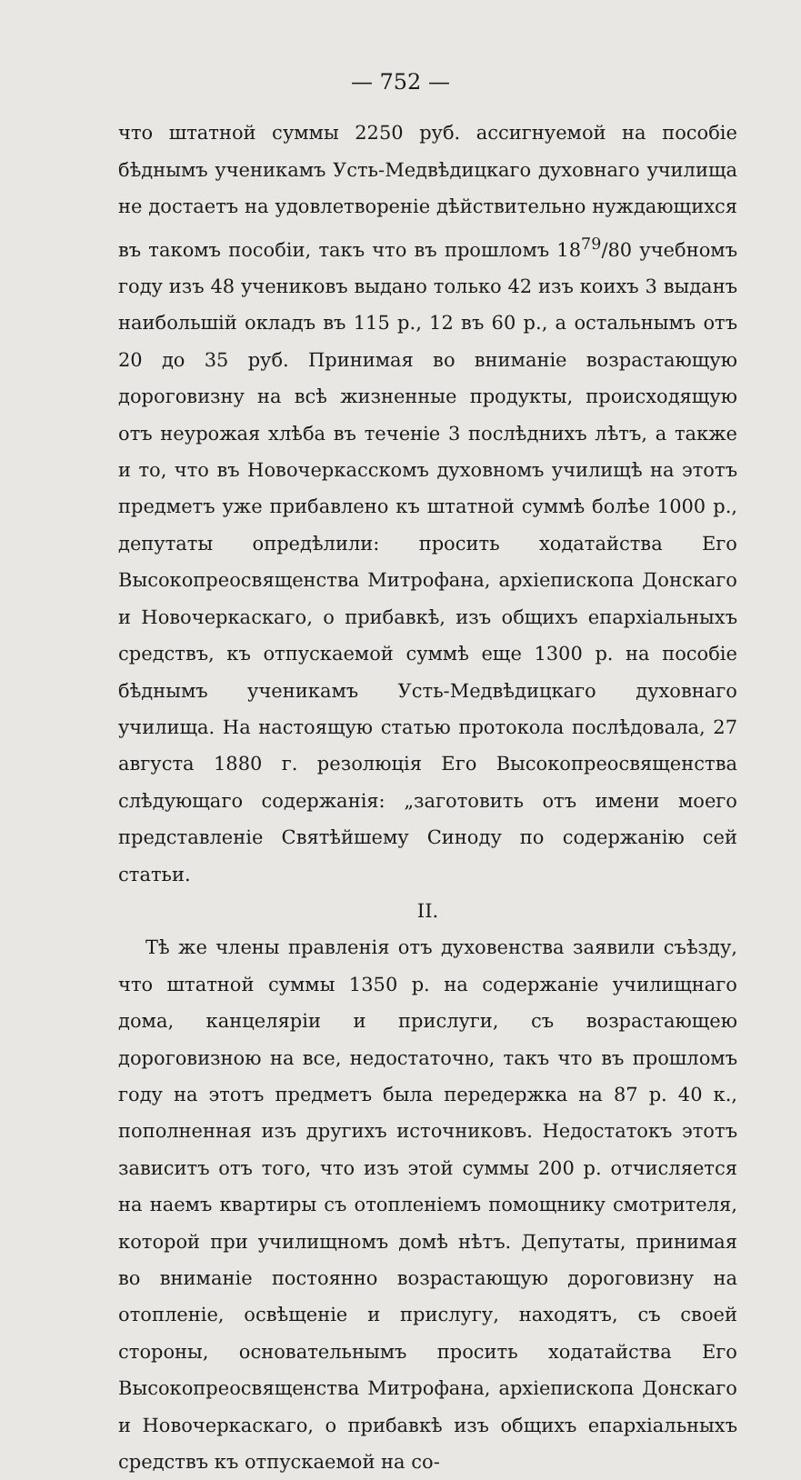— 752 —
что штатной суммы 2250 руб. ассигнуемой на пособіе бѣднымъ ученикамъ Усть-Медвѣдицкаго духовнаго училища не достаетъ на удовлетвореніе дѣйствительно нуждающихся въ такомъ пособіи, такъ что въ прошломъ 18<sup>79</sup>/80 учебномъ году изъ 48 учениковъ выдано только 42 изъ коихъ 3 выданъ наибольшій окладъ въ 115 р., 12 въ 60 р., а остальнымъ отъ 20 до 35 руб. Принимая во вниманіе возрастающую дороговизну на всѣ жизненные продукты, происходящую отъ неурожая хлѣба въ теченіе 3 послѣднихъ лѣтъ, а также и то, что въ Новочеркасскомъ духовномъ училищѣ на этотъ предметъ уже прибавлено къ штатной суммѣ болѣе 1000 р., депутаты опредѣлили: просить ходатайства Его Высокопреосвященства Митрофана, архіепископа Донскаго и Новочеркаскаго, о прибавкѣ, изъ общихъ епархіальныхъ средствъ, къ отпускаемой суммѣ еще 1300 р. на пособіе бѣднымъ ученикамъ Усть-Медвѣдицкаго духовнаго училища. На настоящую статью протокола послѣдовала, 27 августа 1880 г. резолюція Его Высокопреосвященства слѣдующаго содержанія: „заготовить отъ имени моего представленіе Святѣйшему Синоду по содержанію сей статьи.
II.
Тѣ же члены правленія отъ духовенства заявили съѣзду, что штатной суммы 1350 р. на содержаніе училищнаго дома, канцеляріи и прислуги, съ возрастающею дороговизною на все, недостаточно, такъ что въ прошломъ году на этотъ предметъ была передержка на 87 р. 40 к., пополненная изъ другихъ источниковъ. Недостатокъ этотъ зависитъ отъ того, что изъ этой суммы 200 р. отчисляется на наемъ квартиры съ отопленіемъ помощнику смотрителя, которой при училищномъ домѣ нѣтъ. Депутаты, принимая во вниманіе постоянно возрастающую дороговизну на отопленіе, освѣщеніе и прислугу, находятъ, съ своей стороны, основательнымъ просить ходатайства Его Высокопреосвященства Митрофана, архіепископа Донскаго и Новочеркаскаго, о прибавкѣ изъ общихъ епархіальныхъ средствъ къ отпускаемой на со-